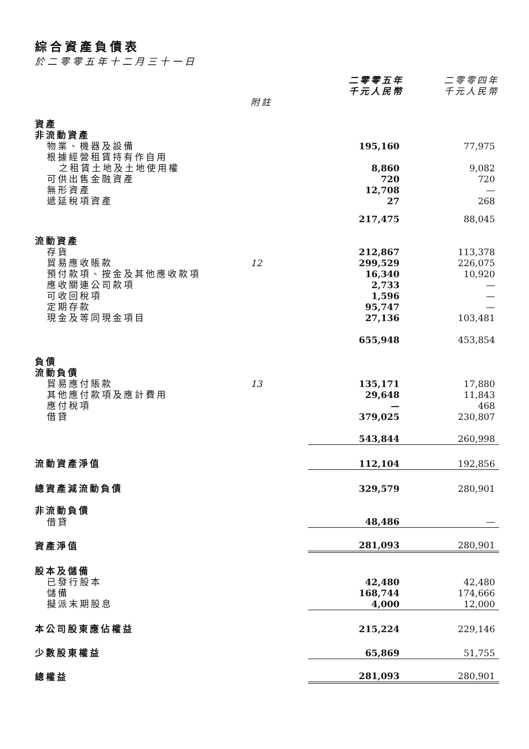綜合資產負債表
於二零零五年十二月三十一日
| | | 二零零五年 千元人民幣 | 二零零四年 千元人民幣 |
| --- | --- | --- | --- |
| | 附註 | | |
| 資產 | | | |
| 非流動資產 | | | |
| 物業、機器及設備 | | 195,160 | 77,975 |
| 根據經營租賃持有作自用 之租賃土地及土地使用權 | | 8,860 | 9,082 |
| 可供出售金融資產 | | 720 | 720 |
| 無形資產 | | 12,708 | — |
| 遞延稅項資產 | | 27 | 268 |
| | | 217,475 | 88,045 |
| 流動資產 | | | |
| 存貨 | | 212,867 | 113,378 |
| 貿易應收賬款 | 12 | 299,529 | 226,075 |
| 預付款項、按金及其他應收款項 | | 16,340 | 10,920 |
| 應收關連公司款項 | | 2,733 | — |
| 可收回稅項 | | 1,596 | — |
| 定期存款 | | 95,747 | — |
| 現金及等同現金項目 | | 27,136 | 103,481 |
| | | 655,948 | 453,854 |
| 負債 | | | |
| 流動負債 | | | |
| 貿易應付賬款 | 13 | 135,171 | 17,880 |
| 其他應付款項及應計費用 | | 29,648 | 11,843 |
| 應付稅項 | | — | 468 |
| 借貸 | | 379,025 | 230,807 |
| | | 543,844 | 260,998 |
| 流動資產淨值 | | 112,104 | 192,856 |
| 總資產減流動負債 | | 329,579 | 280,901 |
| 非流動負債 | | | |
| 借貸 | | 48,486 | — |
| 資產淨值 | | 281,093 | 280,901 |
| 股本及儲備 | | | |
| 已發行股本 | | 42,480 | 42,480 |
| 儲備 | | 168,744 | 174,666 |
| 擬派末期股息 | | 4,000 | 12,000 |
| 本公司股東應佔權益 | | 215,224 | 229,146 |
| 少數股東權益 | | 65,869 | 51,755 |
| 總權益 | | 281,093 | 280,901 |